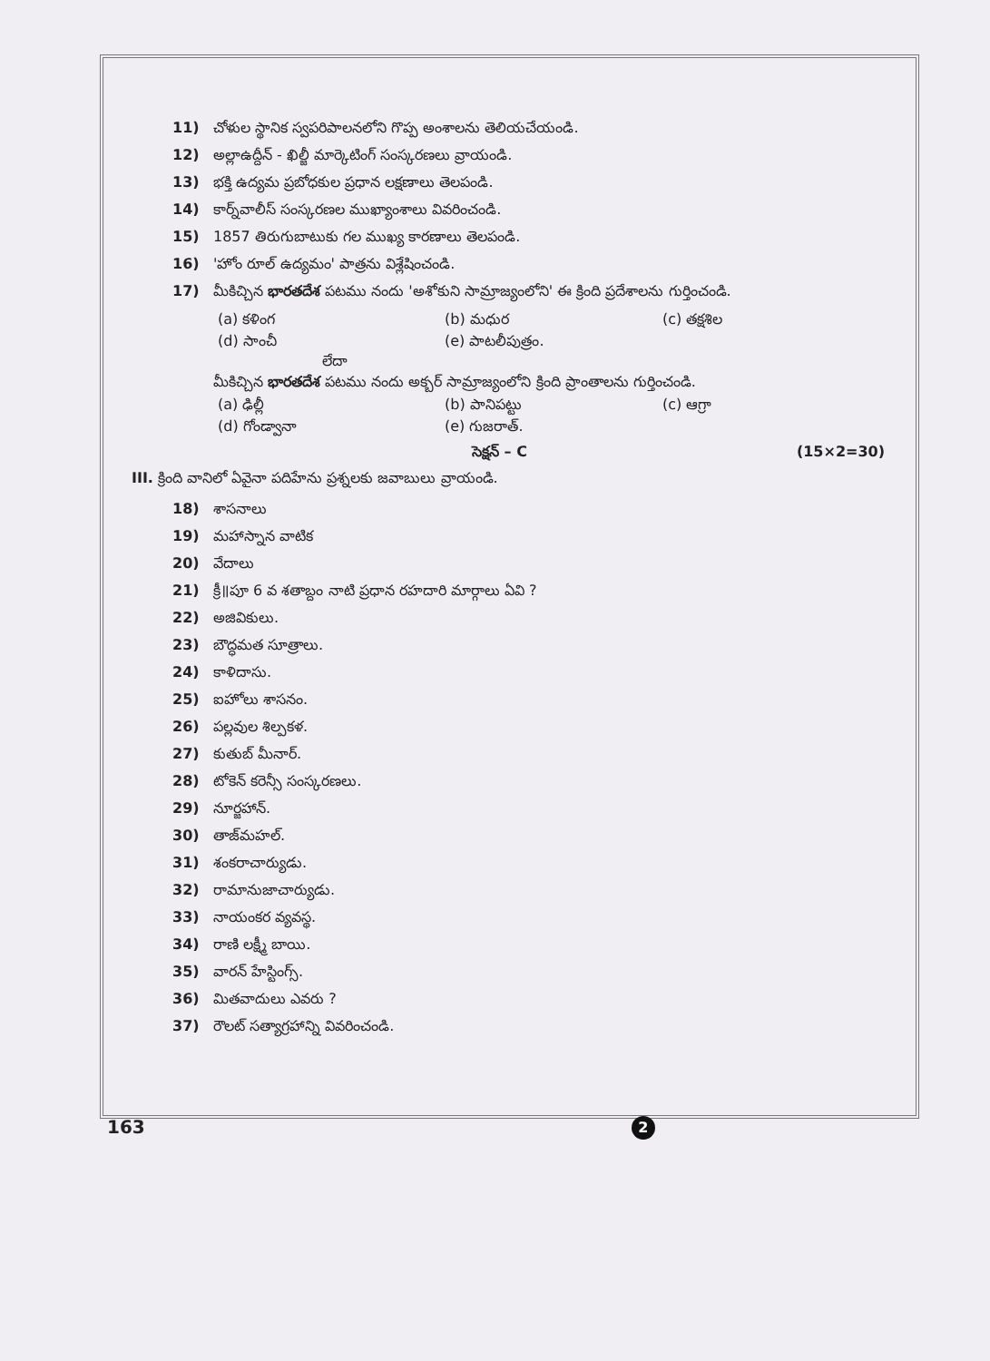11) చోళుల స్థానిక స్వపరిపాలనలోని గొప్ప అంశాలను తెలియచేయండి.
12) అల్లాఉద్దీన్ - ఖిల్జీ మార్కెటింగ్ సంస్కరణలు వ్రాయండి.
13) భక్తి ఉద్యమ ప్రబోధకుల ప్రధాన లక్షణాలు తెలపండి.
14) కార్న్‌వాలీస్ సంస్కరణల ముఖ్యాంశాలు వివరించండి.
15) 1857 తిరుగుబాటుకు గల ముఖ్య కారణాలు తెలపండి.
16) 'హోం రూల్ ఉద్యమం' పాత్రను విశ్లేషించండి.
17) మీకిచ్చిన భారతదేశ పటము నందు 'అశోకుని సామ్రాజ్యంలోని' ఈ క్రింది ప్రదేశాలను గుర్తించండి.
(a) కళింగ (b) మధుర (c) తక్షశిల (d) సాంచీ (e) పాటలీపుత్రం.
లేదా
మీకిచ్చిన భారతదేశ పటము నందు అక్బర్ సామ్రాజ్యంలోని క్రింది ప్రాంతాలను గుర్తించండి.
(a) ఢిల్లీ (b) పానిపట్టు (c) ఆగ్రా (d) గోండ్వానా (e) గుజరాత్.
సెక్షన్ – C (15×2=30)
III. క్రింది వానిలో ఏవైనా పదిహేను ప్రశ్నలకు జవాబులు వ్రాయండి.
18) శాసనాలు
19) మహాస్నాన వాటిక
20) వేదాలు
21) క్రీ॥పూ 6 వ శతాబ్దం నాటి ప్రధాన రహదారి మార్గాలు ఏవి ?
22) అజివికులు.
23) బౌద్ధమత సూత్రాలు.
24) కాళిదాసు.
25) ఐహోలు శాసనం.
26) పల్లవుల శిల్పకళ.
27) కుతుబ్ మీనార్.
28) టోకెన్ కరెన్సీ సంస్కరణలు.
29) నూర్జహాన్.
30) తాజ్‌మహల్.
31) శంకరాచార్యుడు.
32) రామానుజాచార్యుడు.
33) నాయంకర వ్యవస్థ.
34) రాణి లక్ష్మీ బాయి.
35) వారన్ హేస్టింగ్స్.
36) మితవాదులు ఎవరు ?
37) రౌలట్ సత్యాగ్రహాన్ని వివరించండి.
163 2